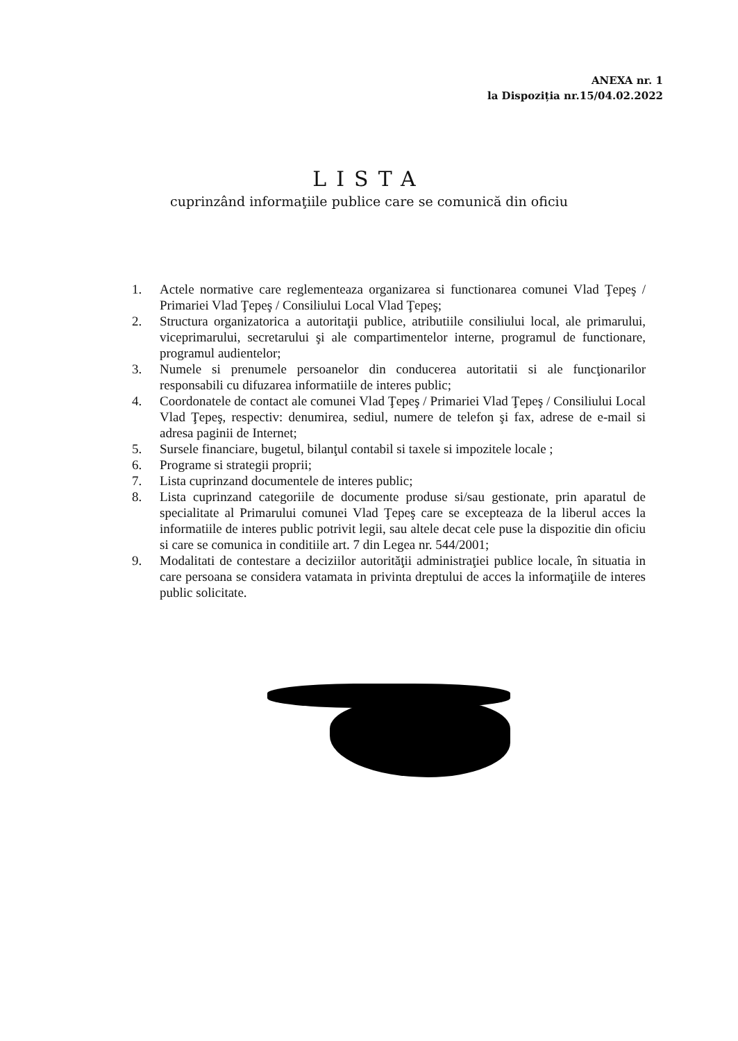ANEXA nr. 1
la Dispoziția nr.15/04.02.2022
LISTA
cuprinzând informaţiile publice care se comunică din oficiu
1. Actele normative care reglementeaza organizarea si functionarea comunei Vlad Ţepeş / Primariei Vlad Ţepeş / Consiliului Local Vlad Ţepeş;
2. Structura organizatorica a autoritaţii publice, atributiile consiliului local, ale primarului, viceprimarului, secretarului şi ale compartimentelor interne, programul de functionare, programul audientelor;
3. Numele si prenumele persoanelor din conducerea autoritatii si ale funcţionarilor responsabili cu difuzarea informatiile de interes public;
4. Coordonatele de contact ale comunei Vlad Ţepeş / Primariei Vlad Ţepeş / Consiliului Local Vlad Ţepeş, respectiv: denumirea, sediul, numere de telefon şi fax, adrese de e-mail si adresa paginii de Internet;
5. Sursele financiare, bugetul, bilanţul contabil si taxele si impozitele locale ;
6. Programe si strategii proprii;
7. Lista cuprinzand documentele de interes public;
8. Lista cuprinzand categoriile de documente produse si/sau gestionate, prin aparatul de specialitate al Primarului comunei Vlad Ţepeş care se excepteaza de la liberul acces la informatiile de interes public potrivit legii, sau altele decat cele puse la dispozitie din oficiu si care se comunica in conditiile art. 7 din Legea nr. 544/2001;
9. Modalitati de contestare a deciziilor autorităţii administraţiei publice locale, în situatia in care persoana se considera vatamata in privinta dreptului de acces la informaţiile de interes public solicitate.